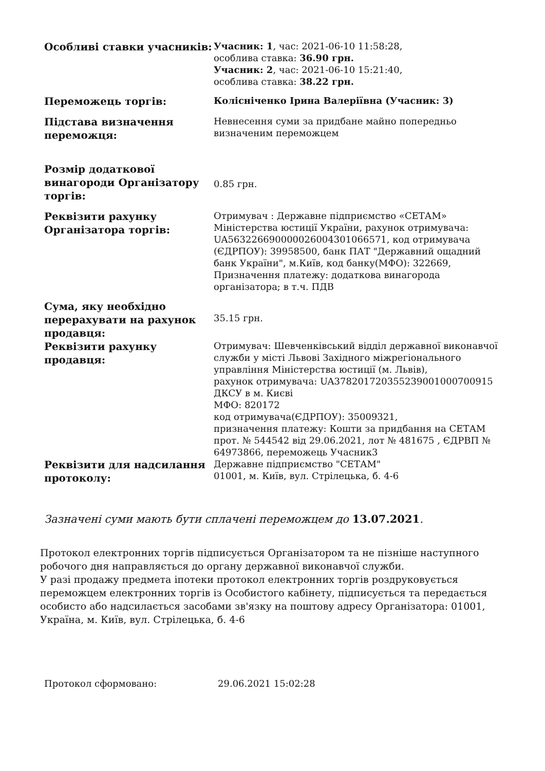| Особливі ставки учасників: | Учасник: 1 , час: 2021-06-10 11:58:28, особлива ставка: 36.90 грн. Учасник: 2 , час: 2021-06-10 15:21:40, особлива ставка: 38.22 грн. |
| Переможець торгів: | Колісніченко Ірина Валеріївна (Учасник: 3) |
| Підстава визначення переможця: | Невнесення суми за придбане майно попередньо визначеним переможцем |
| Розмір додаткової винагороди Організатору торгів: | 0.85 грн. |
| Реквізити рахунку Організатора торгів: | Отримувач : Державне підприємство «СЕТАМ» Міністерства юстиції України, рахунок отримувача: UA563226690000026004301066571, код отримувача (ЄДРПОУ): 39958500, банк ПАТ "Державний ощадний банк України", м.Київ, код банку(МФО): 322669, Призначення платежу: додаткова винагорода організатора; в т.ч. ПДВ |
| Сума, яку необхідно перерахувати на рахунок продавця: | 35.15 грн. |
| Реквізити рахунку продавця: | Отримувач: Шевченківський відділ державної виконавчої служби у місті Львові Західного міжрегіонального управління Міністерства юстиції (м. Львів), рахунок отримувача: UA378201720355239001000700915 ДКСУ в м. Києві МФО: 820172 код отримувача(ЄДРПОУ): 35009321, призначення платежу: Кошти за придбання на СЕТАМ прот. № 544542 від 29.06.2021, лот № 481675 , ЄДРВП № 64973866, переможець Учасник3 |
| Реквізити для надсилання протоколу: | Державне підприємство "СЕТАМ" 01001, м. Київ, вул. Стрілецька, б. 4-6 |
Зазначені суми мають бути сплачені переможцем до 13.07.2021.
Протокол електронних торгів підписується Організатором та не пізніше наступного робочого дня направляється до органу державної виконавчої служби.
У разі продажу предмета іпотеки протокол електронних торгів роздруковується переможцем електронних торгів із Особистого кабінету, підписується та передається особисто або надсилається засобами зв'язку на поштову адресу Організатора: 01001, Україна, м. Київ, вул. Стрілецька, б. 4-6
| Протокол сформовано: | 29.06.2021 15:02:28 |